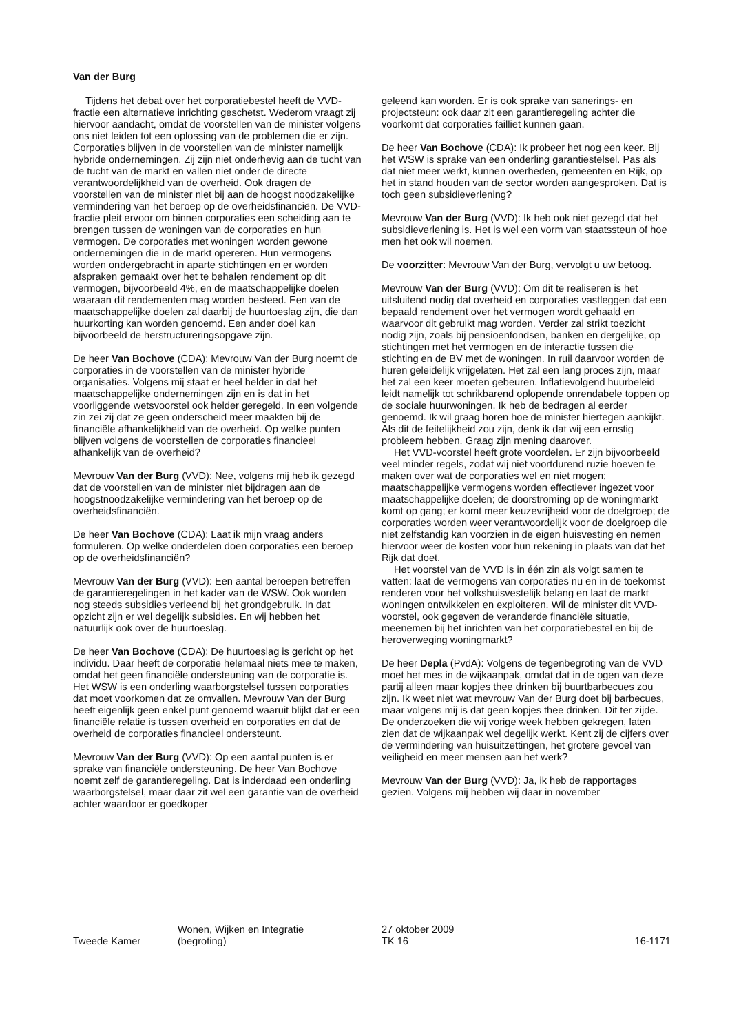Van der Burg
Tijdens het debat over het corporatiebestel heeft de VVD-fractie een alternatieve inrichting geschetst. Wederom vraagt zij hiervoor aandacht, omdat de voorstellen van de minister volgens ons niet leiden tot een oplossing van de problemen die er zijn. Corporaties blijven in de voorstellen van de minister namelijk hybride ondernemingen. Zij zijn niet onderhevig aan de tucht van de tucht van de markt en vallen niet onder de directe verantwoordelijkheid van de overheid. Ook dragen de voorstellen van de minister niet bij aan de hoogst noodzakelijke vermindering van het beroep op de overheidsfinanciën. De VVD-fractie pleit ervoor om binnen corporaties een scheiding aan te brengen tussen de woningen van de corporaties en hun vermogen. De corporaties met woningen worden gewone ondernemingen die in de markt opereren. Hun vermogens worden ondergebracht in aparte stichtingen en er worden afspraken gemaakt over het te behalen rendement op dit vermogen, bijvoorbeeld 4%, en de maatschappelijke doelen waaraan dit rendementen mag worden besteed. Een van de maatschappelijke doelen zal daarbij de huurtoeslag zijn, die dan huurkorting kan worden genoemd. Een ander doel kan bijvoorbeeld de herstructureringsopgave zijn.
De heer Van Bochove (CDA): Mevrouw Van der Burg noemt de corporaties in de voorstellen van de minister hybride organisaties. Volgens mij staat er heel helder in dat het maatschappelijke ondernemingen zijn en is dat in het voorliggende wetsvoorstel ook helder geregeld. In een volgende zin zei zij dat ze geen onderscheid meer maakten bij de financiële afhankelijkheid van de overheid. Op welke punten blijven volgens de voorstellen de corporaties financieel afhankelijk van de overheid?
Mevrouw Van der Burg (VVD): Nee, volgens mij heb ik gezegd dat de voorstellen van de minister niet bijdragen aan de hoogstnoodzakelijke vermindering van het beroep op de overheidsfinanciën.
De heer Van Bochove (CDA): Laat ik mijn vraag anders formuleren. Op welke onderdelen doen corporaties een beroep op de overheidsfinanciën?
Mevrouw Van der Burg (VVD): Een aantal beroepen betreffen de garantieregelingen in het kader van de WSW. Ook worden nog steeds subsidies verleend bij het grondgebruik. In dat opzicht zijn er wel degelijk subsidies. En wij hebben het natuurlijk ook over de huurtoeslag.
De heer Van Bochove (CDA): De huurtoeslag is gericht op het individu. Daar heeft de corporatie helemaal niets mee te maken, omdat het geen financiële ondersteuning van de corporatie is. Het WSW is een onderling waarborgstelsel tussen corporaties dat moet voorkomen dat ze omvallen. Mevrouw Van der Burg heeft eigenlijk geen enkel punt genoemd waaruit blijkt dat er een financiële relatie is tussen overheid en corporaties en dat de overheid de corporaties financieel ondersteunt.
Mevrouw Van der Burg (VVD): Op een aantal punten is er sprake van financiële ondersteuning. De heer Van Bochove noemt zelf de garantieregeling. Dat is inderdaad een onderling waarborgstelsel, maar daar zit wel een garantie van de overheid achter waardoor er goedkoper
geleend kan worden. Er is ook sprake van sanerings- en projectsteun: ook daar zit een garantieregeling achter die voorkomt dat corporaties failliet kunnen gaan.
De heer Van Bochove (CDA): Ik probeer het nog een keer. Bij het WSW is sprake van een onderling garantiestelsel. Pas als dat niet meer werkt, kunnen overheden, gemeenten en Rijk, op het in stand houden van de sector worden aangesproken. Dat is toch geen subsidieverlening?
Mevrouw Van der Burg (VVD): Ik heb ook niet gezegd dat het subsidieverlening is. Het is wel een vorm van staatssteun of hoe men het ook wil noemen.
De voorzitter: Mevrouw Van der Burg, vervolgt u uw betoog.
Mevrouw Van der Burg (VVD): Om dit te realiseren is het uitsluitend nodig dat overheid en corporaties vastleggen dat een bepaald rendement over het vermogen wordt gehaald en waarvoor dit gebruikt mag worden. Verder zal strikt toezicht nodig zijn, zoals bij pensioenfondsen, banken en dergelijke, op stichtingen met het vermogen en de interactie tussen die stichting en de BV met de woningen. In ruil daarvoor worden de huren geleidelijk vrijgelaten. Het zal een lang proces zijn, maar het zal een keer moeten gebeuren. Inflatievolgend huurbeleid leidt namelijk tot schrikbarend oplopende onrendabele toppen op de sociale huurwoningen. Ik heb de bedragen al eerder genoemd. Ik wil graag horen hoe de minister hiertegen aankijkt. Als dit de feitelijkheid zou zijn, denk ik dat wij een ernstig probleem hebben. Graag zijn mening daarover.
Het VVD-voorstel heeft grote voordelen. Er zijn bijvoorbeeld veel minder regels, zodat wij niet voortdurend ruzie hoeven te maken over wat de corporaties wel en niet mogen; maatschappelijke vermogens worden effectiever ingezet voor maatschappelijke doelen; de doorstroming op de woningmarkt komt op gang; er komt meer keuzevrijheid voor de doelgroep; de corporaties worden weer verantwoordelijk voor de doelgroep die niet zelfstandig kan voorzien in de eigen huisvesting en nemen hiervoor weer de kosten voor hun rekening in plaats van dat het Rijk dat doet.
Het voorstel van de VVD is in één zin als volgt samen te vatten: laat de vermogens van corporaties nu en in de toekomst renderen voor het volkshuisvestelijk belang en laat de markt woningen ontwikkelen en exploiteren. Wil de minister dit VVD-voorstel, ook gegeven de veranderde financiële situatie, meenemen bij het inrichten van het corporatiebestel en bij de heroverweging woningmarkt?
De heer Depla (PvdA): Volgens de tegenbegroting van de VVD moet het mes in de wijkaanpak, omdat dat in de ogen van deze partij alleen maar kopjes thee drinken bij buurtbarbecues zou zijn. Ik weet niet wat mevrouw Van der Burg doet bij barbecues, maar volgens mij is dat geen kopjes thee drinken. Dit ter zijde. De onderzoeken die wij vorige week hebben gekregen, laten zien dat de wijkaanpak wel degelijk werkt. Kent zij de cijfers over de vermindering van huisuitzettingen, het grotere gevoel van veiligheid en meer mensen aan het werk?
Mevrouw Van der Burg (VVD): Ja, ik heb de rapportages gezien. Volgens mij hebben wij daar in november
Tweede Kamer Wonen, Wijken en Integratie
(begroting)
27 oktober 2009
TK 16
16-1171